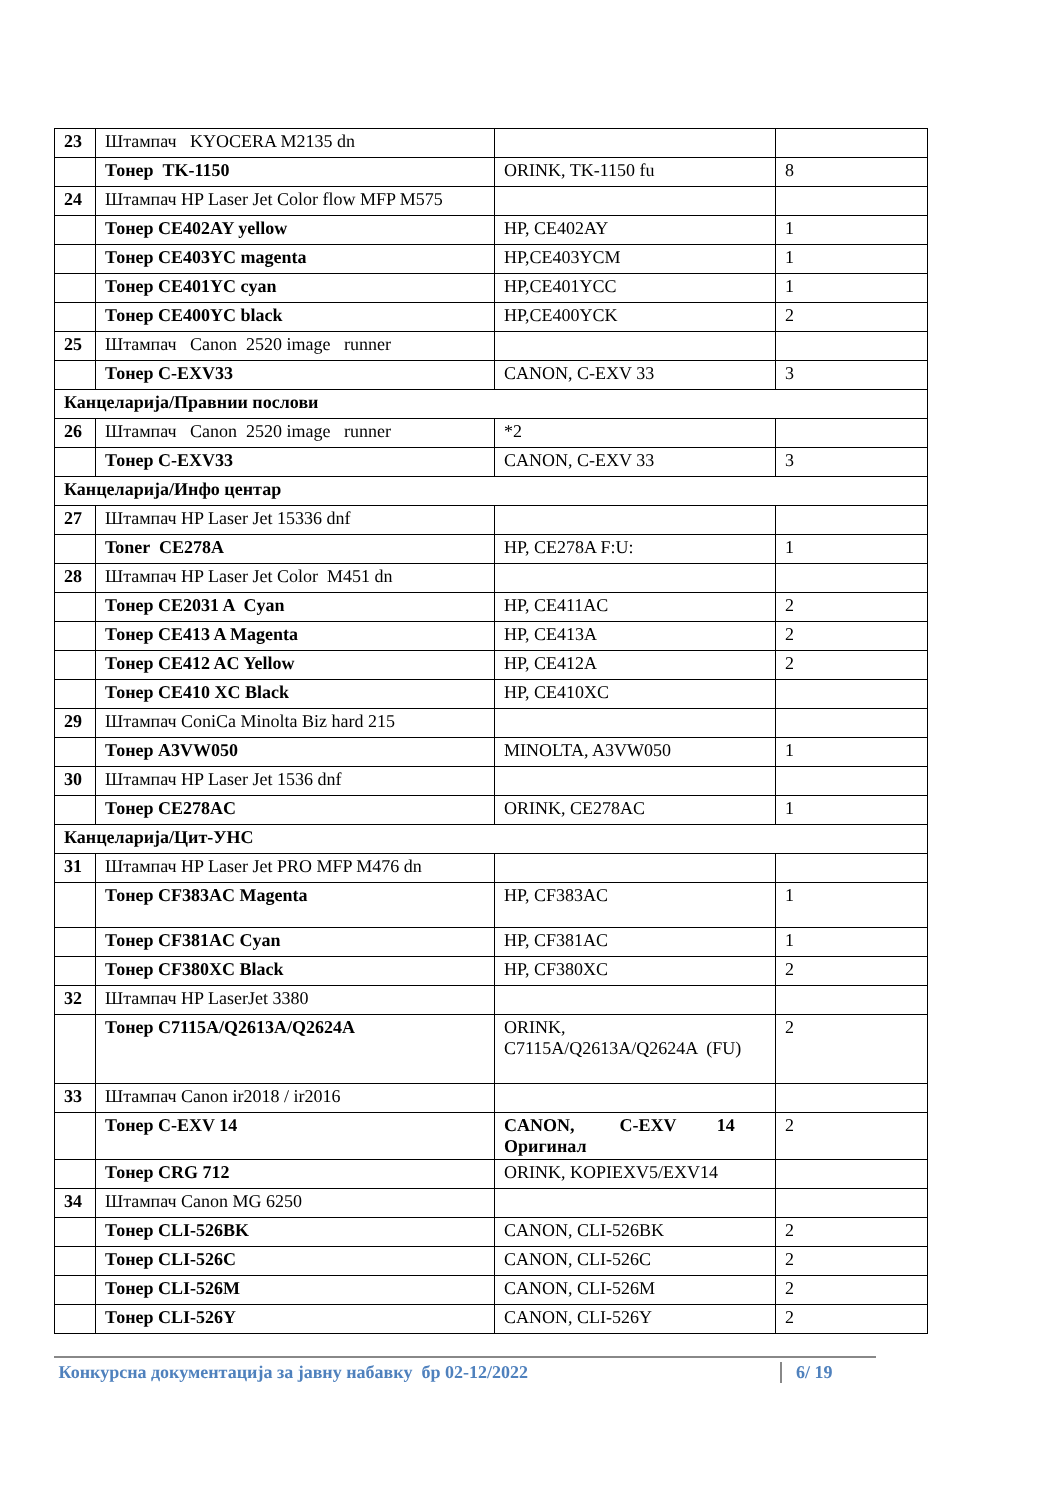| 23 | Штампач KYOCERA M2135 dn | | |
| | Тонер TK-1150 | ORINK, TK-1150 fu | 8 |
| 24 | Штампач HP Laser Jet Color flow MFP M575 | | |
| | Тонер CE402AY yellow | HP, CE402AY | 1 |
| | Тонер CE403YC magenta | HP,CE403YCM | 1 |
| | Тонер CE401YC cyan | HP,CE401YCC | 1 |
| | Тонер CE400YC black | HP,CE400YCK | 2 |
| 25 | Штампач Canon 2520 image runner | | |
| | Тонер C-EXV33 | CANON, C-EXV 33 | 3 |
| Канцеларија/Правнии послови | | | |
| 26 | Штампач Canon 2520 image runner | *2 | |
| | Тонер C-EXV33 | CANON, C-EXV 33 | 3 |
| Канцеларија/Инфо центар | | | |
| 27 | Штампач HP Laser Jet 15336 dnf | | |
| | Toner CE278A | HP, CE278A F:U: | 1 |
| 28 | Штампач HP Laser Jet Color M451 dn | | |
| | Тонер CE2031 A Cyan | HP, CE411AC | 2 |
| | Тонер CE413 A Magenta | HP, CE413A | 2 |
| | Тонер CE412 AC Yellow | HP, CE412A | 2 |
| | Тонер CE410 XC Black | HP, CE410XC | |
| 29 | Штампач ConiCa Minolta Biz hard 215 | | |
| | Тонер A3VW050 | MINOLTA, A3VW050 | 1 |
| 30 | Штампач HP Laser Jet 1536 dnf | | |
| | Тонер CE278AC | ORINK, CE278AC | 1 |
| Канцеларија/Цит-УНС | | | |
| 31 | Штампач HP Laser Jet PRO MFP M476 dn | | |
| | Тонер CF383AC Magenta | HP, CF383AC | 1 |
| | Тонер CF381AC Cyan | HP, CF381AC | 1 |
| | Тонер CF380XC Black | HP, CF380XC | 2 |
| 32 | Штампач HP LaserJet 3380 | | |
| | Тонер C7115A/Q2613A/Q2624A | ORINK, C7115A/Q2613A/Q2624A (FU) | 2 |
| 33 | Штампач Canon ir2018 / ir2016 | | |
| | Тонер C-EXV 14 | CANON, C-EXV 14 Оригинал | 2 |
| | Тонер CRG 712 | ORINK, KOPIEXV5/EXV14 | |
| 34 | Штампач Canon MG 6250 | | |
| | Тонер CLI-526BK | CANON, CLI-526BK | 2 |
| | Тонер CLI-526C | CANON, CLI-526C | 2 |
| | Тонер CLI-526M | CANON, CLI-526M | 2 |
| | Тонер CLI-526Y | CANON, CLI-526Y | 2 |
Конкурсна документација за јавну набавку бр 02-12/2022 6/ 19